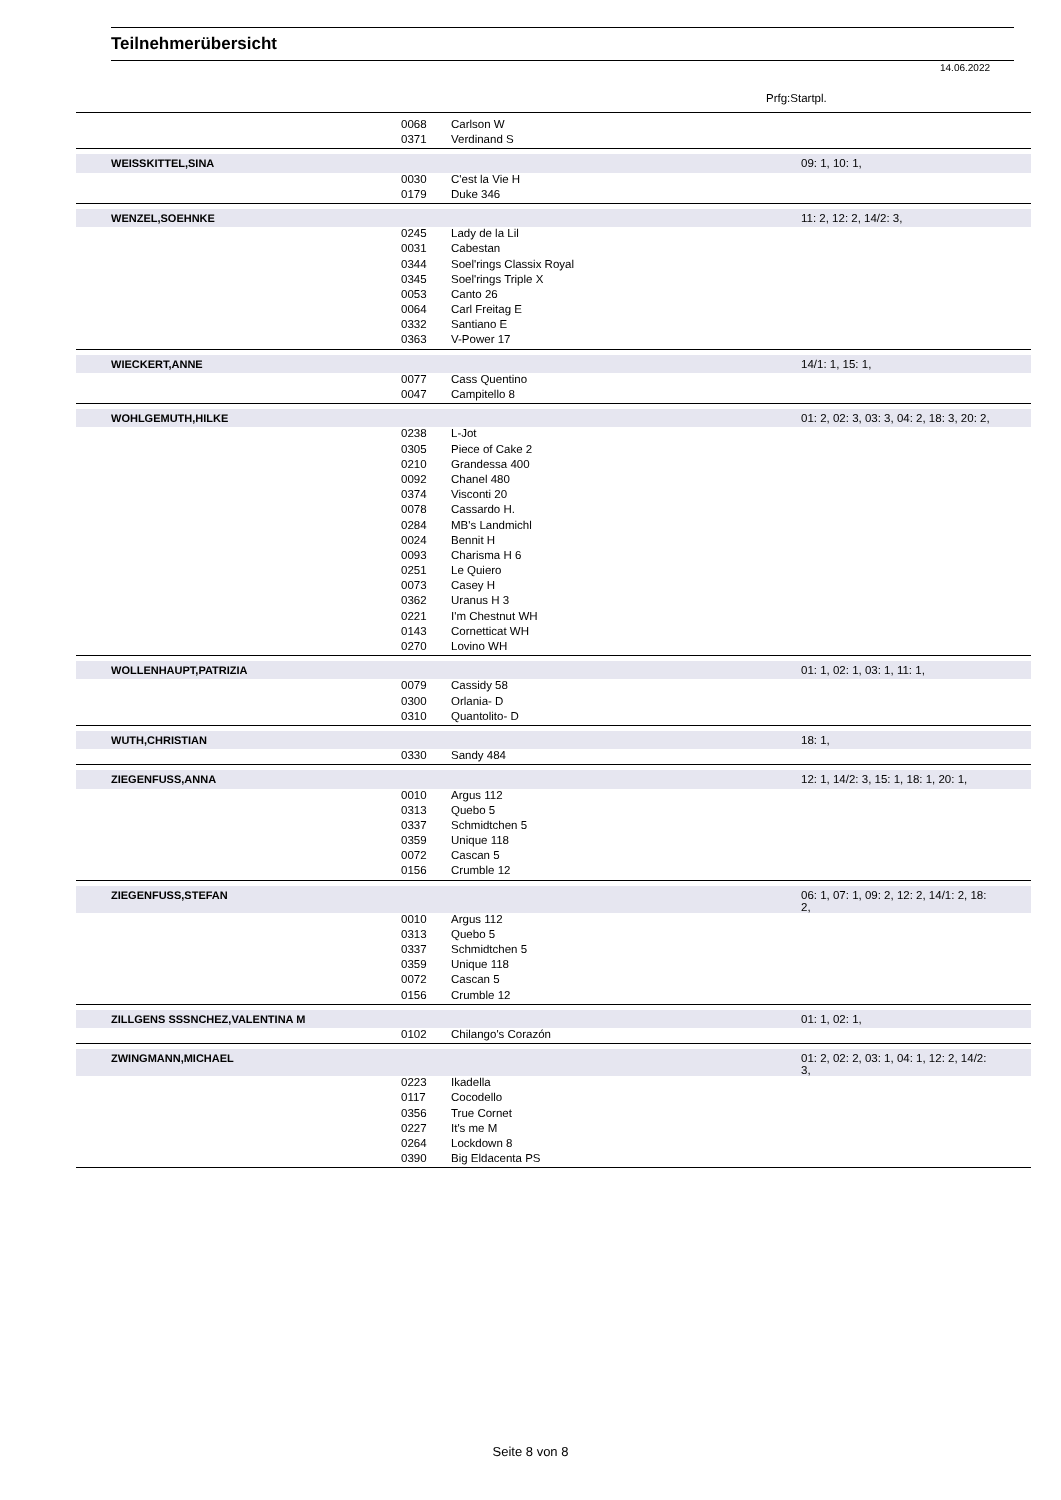Teilnehmerübersicht
14.06.2022
Prfg:Startpl.
| | 0068 | Carlson W | |
| | 0371 | Verdinand S | |
| WEISSKITTEL,SINA | | | 09: 1, 10: 1, |
| | 0030 | C'est la Vie H | |
| | 0179 | Duke 346 | |
| WENZEL,SOEHNKE | | | 11: 2, 12: 2, 14/2: 3, |
| | 0245 | Lady de la Lil | |
| | 0031 | Cabestan | |
| | 0344 | Soel'rings Classix Royal | |
| | 0345 | Soel'rings Triple X | |
| | 0053 | Canto 26 | |
| | 0064 | Carl Freitag E | |
| | 0332 | Santiano E | |
| | 0363 | V-Power 17 | |
| WIECKERT,ANNE | | | 14/1: 1, 15: 1, |
| | 0077 | Cass Quentino | |
| | 0047 | Campitello 8 | |
| WOHLGEMUTH,HILKE | | | 01: 2, 02: 3, 03: 3, 04: 2, 18: 3, 20: 2, |
| | 0238 | L-Jot | |
| | 0305 | Piece of Cake 2 | |
| | 0210 | Grandessa 400 | |
| | 0092 | Chanel 480 | |
| | 0374 | Visconti 20 | |
| | 0078 | Cassardo H. | |
| | 0284 | MB's Landmichl | |
| | 0024 | Bennit H | |
| | 0093 | Charisma H 6 | |
| | 0251 | Le Quiero | |
| | 0073 | Casey H | |
| | 0362 | Uranus H 3 | |
| | 0221 | I'm Chestnut WH | |
| | 0143 | Cornetticat WH | |
| | 0270 | Lovino WH | |
| WOLLENHAUPT,PATRIZIA | | | 01: 1, 02: 1, 03: 1, 11: 1, |
| | 0079 | Cassidy 58 | |
| | 0300 | Orlania- D | |
| | 0310 | Quantolito- D | |
| WUTH,CHRISTIAN | | | 18: 1, |
| | 0330 | Sandy 484 | |
| ZIEGENFUSS,ANNA | | | 12: 1, 14/2: 3, 15: 1, 18: 1, 20: 1, |
| | 0010 | Argus 112 | |
| | 0313 | Quebo 5 | |
| | 0337 | Schmidtchen 5 | |
| | 0359 | Unique 118 | |
| | 0072 | Cascan 5 | |
| | 0156 | Crumble 12 | |
| ZIEGENFUSS,STEFAN | | | 06: 1, 07: 1, 09: 2, 12: 2, 14/1: 2, 18: 2, |
| | 0010 | Argus 112 | |
| | 0313 | Quebo 5 | |
| | 0337 | Schmidtchen 5 | |
| | 0359 | Unique 118 | |
| | 0072 | Cascan 5 | |
| | 0156 | Crumble 12 | |
| ZILLGENS SSSNCHEZ,VALENTINA M | | | 01: 1, 02: 1, |
| | 0102 | Chilango's Corazón | |
| ZWINGMANN,MICHAEL | | | 01: 2, 02: 2, 03: 1, 04: 1, 12: 2, 14/2: 3, |
| | 0223 | Ikadella | |
| | 0117 | Cocodello | |
| | 0356 | True Cornet | |
| | 0227 | It's me M | |
| | 0264 | Lockdown 8 | |
| | 0390 | Big Eldacenta PS | |
Seite 8 von 8